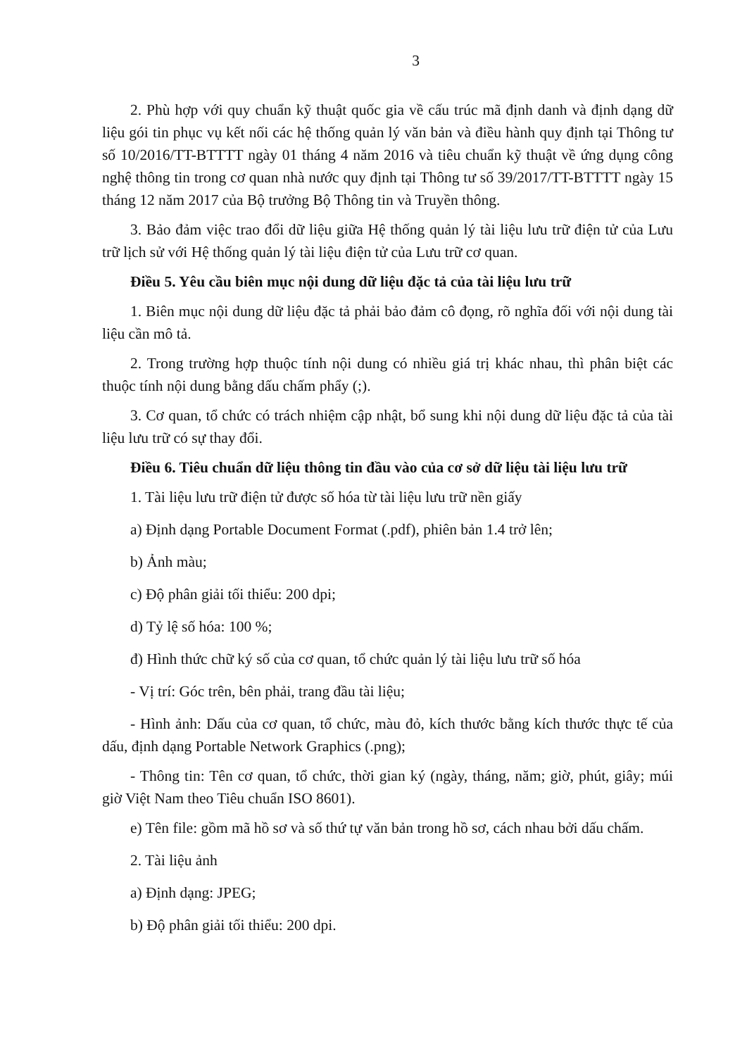3
2. Phù hợp với quy chuẩn kỹ thuật quốc gia về cấu trúc mã định danh và định dạng dữ liệu gói tin phục vụ kết nối các hệ thống quản lý văn bản và điều hành quy định tại Thông tư số 10/2016/TT-BTTTT ngày 01 tháng 4 năm 2016 và tiêu chuẩn kỹ thuật về ứng dụng công nghệ thông tin trong cơ quan nhà nước quy định tại Thông tư số 39/2017/TT-BTTTT ngày 15 tháng 12 năm 2017 của Bộ trưởng Bộ Thông tin và Truyền thông.
3. Bảo đảm việc trao đổi dữ liệu giữa Hệ thống quản lý tài liệu lưu trữ điện tử của Lưu trữ lịch sử với Hệ thống quản lý tài liệu điện tử của Lưu trữ cơ quan.
Điều 5. Yêu cầu biên mục nội dung dữ liệu đặc tả của tài liệu lưu trữ
1. Biên mục nội dung dữ liệu đặc tả phải bảo đảm cô đọng, rõ nghĩa đối với nội dung tài liệu cần mô tả.
2. Trong trường hợp thuộc tính nội dung có nhiều giá trị khác nhau, thì phân biệt các thuộc tính nội dung bằng dấu chấm phẩy (;).
3. Cơ quan, tổ chức có trách nhiệm cập nhật, bổ sung khi nội dung dữ liệu đặc tả của tài liệu lưu trữ có sự thay đổi.
Điều 6. Tiêu chuẩn dữ liệu thông tin đầu vào của cơ sở dữ liệu tài liệu lưu trữ
1. Tài liệu lưu trữ điện tử được số hóa từ tài liệu lưu trữ nền giấy
a) Định dạng Portable Document Format (.pdf), phiên bản 1.4 trở lên;
b) Ảnh màu;
c) Độ phân giải tối thiểu: 200 dpi;
d) Tỷ lệ số hóa: 100 %;
đ) Hình thức chữ ký số của cơ quan, tổ chức quản lý tài liệu lưu trữ số hóa
- Vị trí: Góc trên, bên phải, trang đầu tài liệu;
- Hình ảnh: Dấu của cơ quan, tổ chức, màu đỏ, kích thước bằng kích thước thực tế của dấu, định dạng Portable Network Graphics (.png);
- Thông tin: Tên cơ quan, tổ chức, thời gian ký (ngày, tháng, năm; giờ, phút, giây; múi giờ Việt Nam theo Tiêu chuẩn ISO 8601).
e) Tên file: gồm mã hồ sơ và số thứ tự văn bản trong hồ sơ, cách nhau bởi dấu chấm.
2. Tài liệu ảnh
a) Định dạng: JPEG;
b) Độ phân giải tối thiểu: 200 dpi.